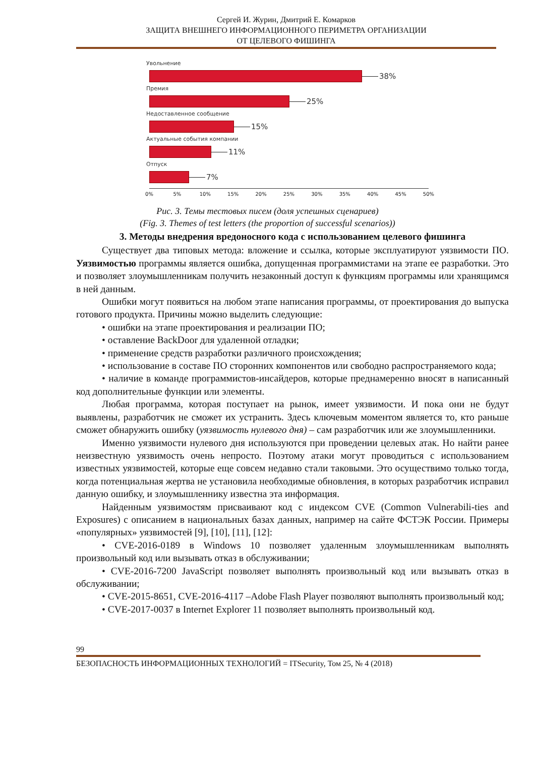Сергей И. Журин, Дмитрий Е. Комарков
ЗАЩИТА ВНЕШНЕГО ИНФОРМАЦИОННОГО ПЕРИМЕТРА ОРГАНИЗАЦИИ
ОТ ЦЕЛЕВОГО ФИШИНГА
Увольнение
38%
Премия
25%
Недоставленное сообщение
15%
Актуальные события компании
11%
Отпуск
7%
0% 5% 10% 15% 20% 25% 30% 35% 40% 45% 50%
Рис. 3. Темы тестовых писем (доля успешных сценариев)
(Fig. 3. Themes of test letters (the proportion of successful scenarios))
3. Методы внедрения вредоносного кода с использованием целевого фишинга
Существует два типовых метода: вложение и ссылка, которые эксплуатируют уязвимости ПО. Уязвимостью программы является ошибка, допущенная программистами на этапе ее разработки. Это и позволяет злоумышленникам получить незаконный доступ к функциям программы или хранящимся в ней данным.
Ошибки могут появиться на любом этапе написания программы, от проектирования до выпуска готового продукта. Причины можно выделить следующие:
• ошибки на этапе проектирования и реализации ПО;
• оставление BackDoor для удаленной отладки;
• применение средств разработки различного происхождения;
• использование в составе ПО сторонних компонентов или свободно распространяемого кода;
• наличие в команде программистов-инсайдеров, которые преднамеренно вносят в написанный код дополнительные функции или элементы.
Любая программа, которая поступает на рынок, имеет уязвимости. И пока они не будут выявлены, разработчик не сможет их устранить. Здесь ключевым моментом является то, кто раньше сможет обнаружить ошибку (уязвимость нулевого дня) – сам разработчик или же злоумышленники.
Именно уязвимости нулевого дня используются при проведении целевых атак. Но найти ранее неизвестную уязвимость очень непросто. Поэтому атаки могут проводиться с использованием известных уязвимостей, которые еще совсем недавно стали таковыми. Это осуществимо только тогда, когда потенциальная жертва не установила необходимые обновления, в которых разработчик исправил данную ошибку, и злоумышленнику известна эта информация.
Найденным уязвимостям присваивают код с индексом CVE (Common Vulnerabili-ties and Exposures) с описанием в национальных базах данных, например на сайте ФСТЭК России. Примеры «популярных» уязвимостей [9], [10], [11], [12]:
• CVE-2016-0189 в Windows 10 позволяет удаленным злоумышленникам выполнять произвольный код или вызывать отказ в обслуживании;
• CVE-2016-7200 JavaScript позволяет выполнять произвольный код или вызывать отказ в обслуживании;
• CVE-2015-8651, CVE-2016-4117 –Adobe Flash Player позволяют выполнять произвольный код;
• CVE-2017-0037 в Internet Explorer 11 позволяет выполнять произвольный код.
99
БЕЗОПАСНОСТЬ ИНФОРМАЦИОННЫХ ТЕХНОЛОГИЙ = ITSecurity, Том 25, № 4 (2018)